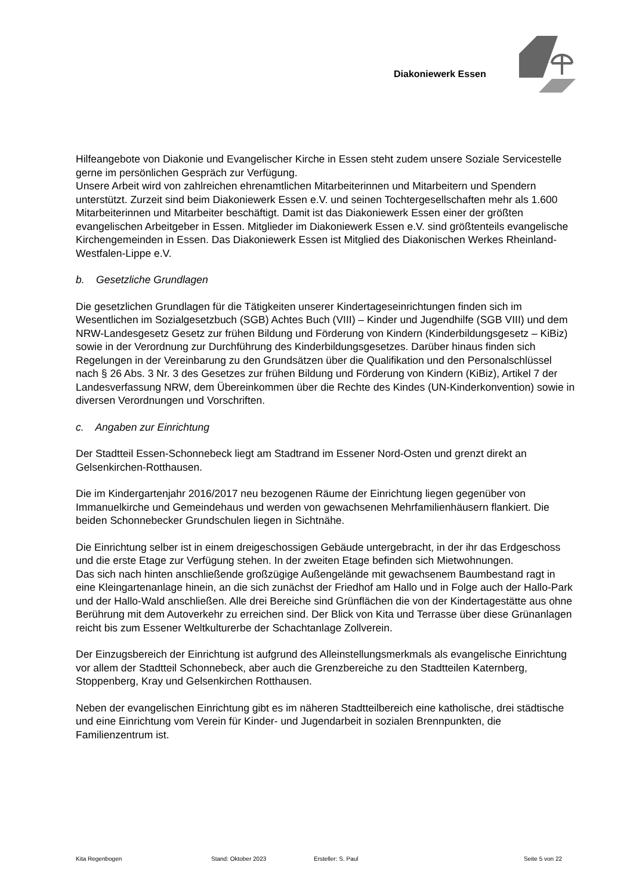Diakoniewerk Essen
Hilfeangebote von Diakonie und Evangelischer Kirche in Essen steht zudem unsere Soziale Servicestelle gerne im persönlichen Gespräch zur Verfügung.
Unsere Arbeit wird von zahlreichen ehrenamtlichen Mitarbeiterinnen und Mitarbeitern und Spendern unterstützt. Zurzeit sind beim Diakoniewerk Essen e.V. und seinen Tochtergesellschaften mehr als 1.600 Mitarbeiterinnen und Mitarbeiter beschäftigt. Damit ist das Diakoniewerk Essen einer der größten evangelischen Arbeitgeber in Essen. Mitglieder im Diakoniewerk Essen e.V. sind größtenteils evangelische Kirchengemeinden in Essen. Das Diakoniewerk Essen ist Mitglied des Diakonischen Werkes Rheinland-Westfalen-Lippe e.V.
b. Gesetzliche Grundlagen
Die gesetzlichen Grundlagen für die Tätigkeiten unserer Kindertageseinrichtungen finden sich im Wesentlichen im Sozialgesetzbuch (SGB) Achtes Buch (VIII) – Kinder und Jugendhilfe (SGB VIII) und dem NRW-Landesgesetz Gesetz zur frühen Bildung und Förderung von Kindern (Kinderbildungsgesetz – KiBiz) sowie in der Verordnung zur Durchführung des Kinderbildungsgesetzes. Darüber hinaus finden sich Regelungen in der Vereinbarung zu den Grundsätzen über die Qualifikation und den Personalschlüssel nach § 26 Abs. 3 Nr. 3 des Gesetzes zur frühen Bildung und Förderung von Kindern (KiBiz), Artikel 7 der Landesverfassung NRW, dem Übereinkommen über die Rechte des Kindes (UN-Kinderkonvention) sowie in diversen Verordnungen und Vorschriften.
c. Angaben zur Einrichtung
Der Stadtteil Essen-Schonnebeck liegt am Stadtrand im Essener Nord-Osten und grenzt direkt an Gelsenkirchen-Rotthausen.
Die im Kindergartenjahr 2016/2017 neu bezogenen Räume der Einrichtung liegen gegenüber von Immanuelkirche und Gemeindehaus und werden von gewachsenen Mehrfamilienhäusern flankiert. Die beiden Schonnebecker Grundschulen liegen in Sichtnähe.
Die Einrichtung selber ist in einem dreigeschossigen Gebäude untergebracht, in der ihr das Erdgeschoss und die erste Etage zur Verfügung stehen. In der zweiten Etage befinden sich Mietwohnungen.
Das sich nach hinten anschließende großzügige Außengelände mit gewachsenem Baumbestand ragt in eine Kleingartenanlage hinein, an die sich zunächst der Friedhof am Hallo und in Folge auch der Hallo-Park und der Hallo-Wald anschließen. Alle drei Bereiche sind Grünflächen die von der Kindertagestätte aus ohne Berührung mit dem Autoverkehr zu erreichen sind. Der Blick von Kita und Terrasse über diese Grünanlagen reicht bis zum Essener Weltkulturerbe der Schachtanlage Zollverein.
Der Einzugsbereich der Einrichtung ist aufgrund des Alleinstellungsmerkmals als evangelische Einrichtung vor allem der Stadtteil Schonnebeck, aber auch die Grenzbereiche zu den Stadtteilen Katernberg, Stoppenberg, Kray und Gelsenkirchen Rotthausen.
Neben der evangelischen Einrichtung gibt es im näheren Stadtteilbereich eine katholische, drei städtische und eine Einrichtung vom Verein für Kinder- und Jugendarbeit in sozialen Brennpunkten, die Familienzentrum ist.
Kita Regenbogen Stand: Oktober 2023 Ersteller: S. Paul Seite 5 von 22